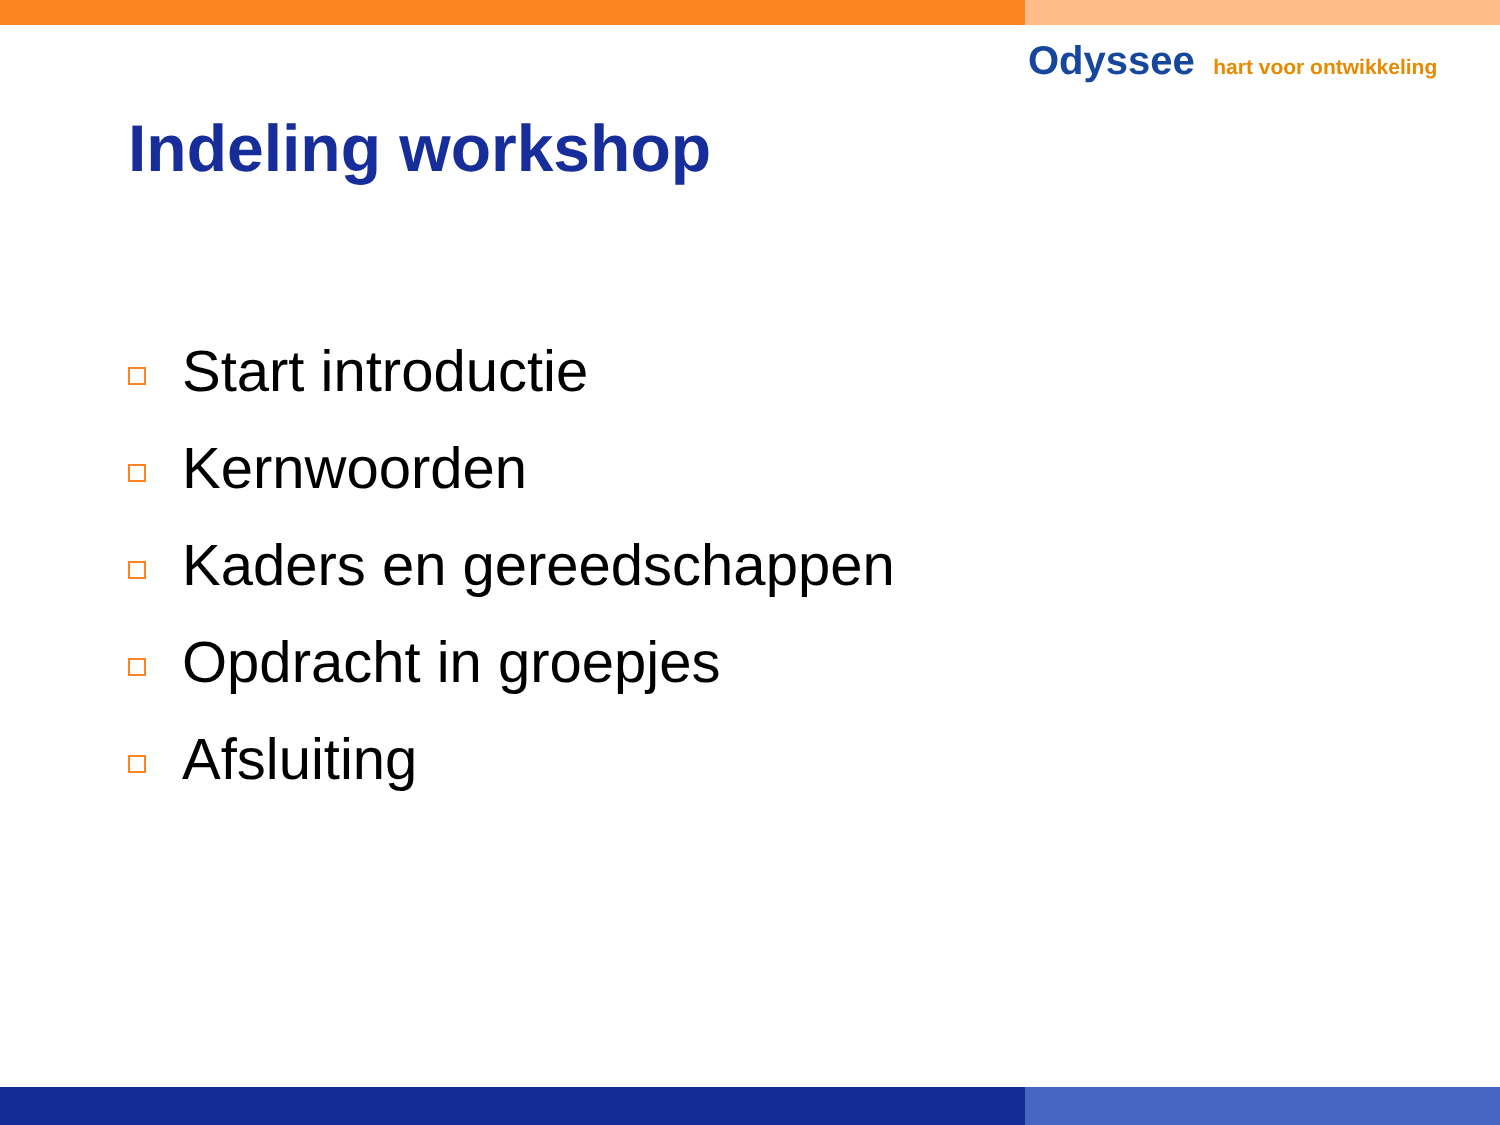Odyssee hart voor ontwikkeling
Indeling workshop
Start introductie
Kernwoorden
Kaders en gereedschappen
Opdracht in groepjes
Afsluiting